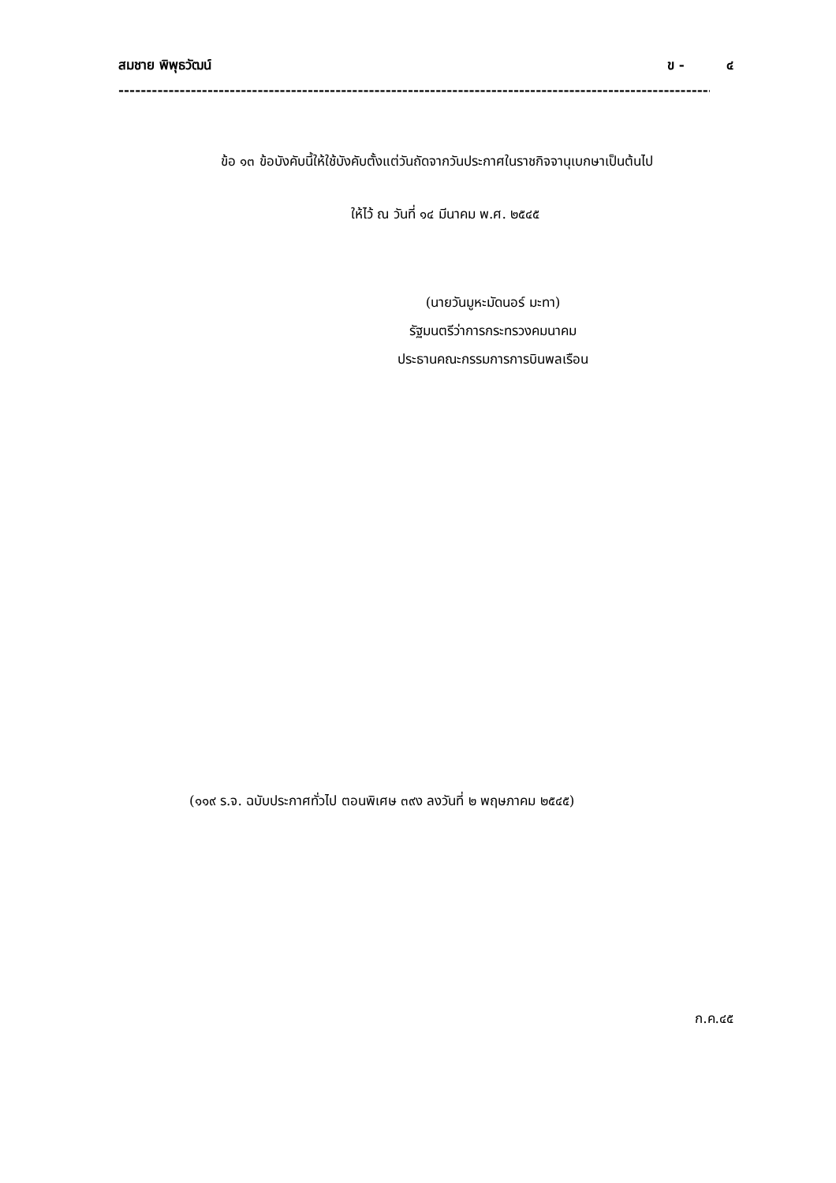สมชาย พิพุธวัฒน์ ข - ๔
----------------------------------------------------------------------------------------------------------------------------------------
ข้อ ๑๓ ข้อบังคับนี้ให้ใช้บังคับตั้งแต่วันถัดจากวันประกาศในราชกิจจานุเบกษาเป็นต้นไป
ให้ไว้ ณ วันที่ ๑๔ มีนาคม พ.ศ. ๒๕๔๕
(นายวันมูหะมัดนอร์ มะทา)
รัฐมนตรีว่าการกระทรวงคมนาคม
ประธานคณะกรรมการการบินพลเรือน
(๑๑๙ ร.จ. ฉบับประกาศทั่วไป ตอนพิเศษ ๓๙ง ลงวันที่ ๒ พฤษภาคม ๒๕๔๕)
ก.ค.๔๕